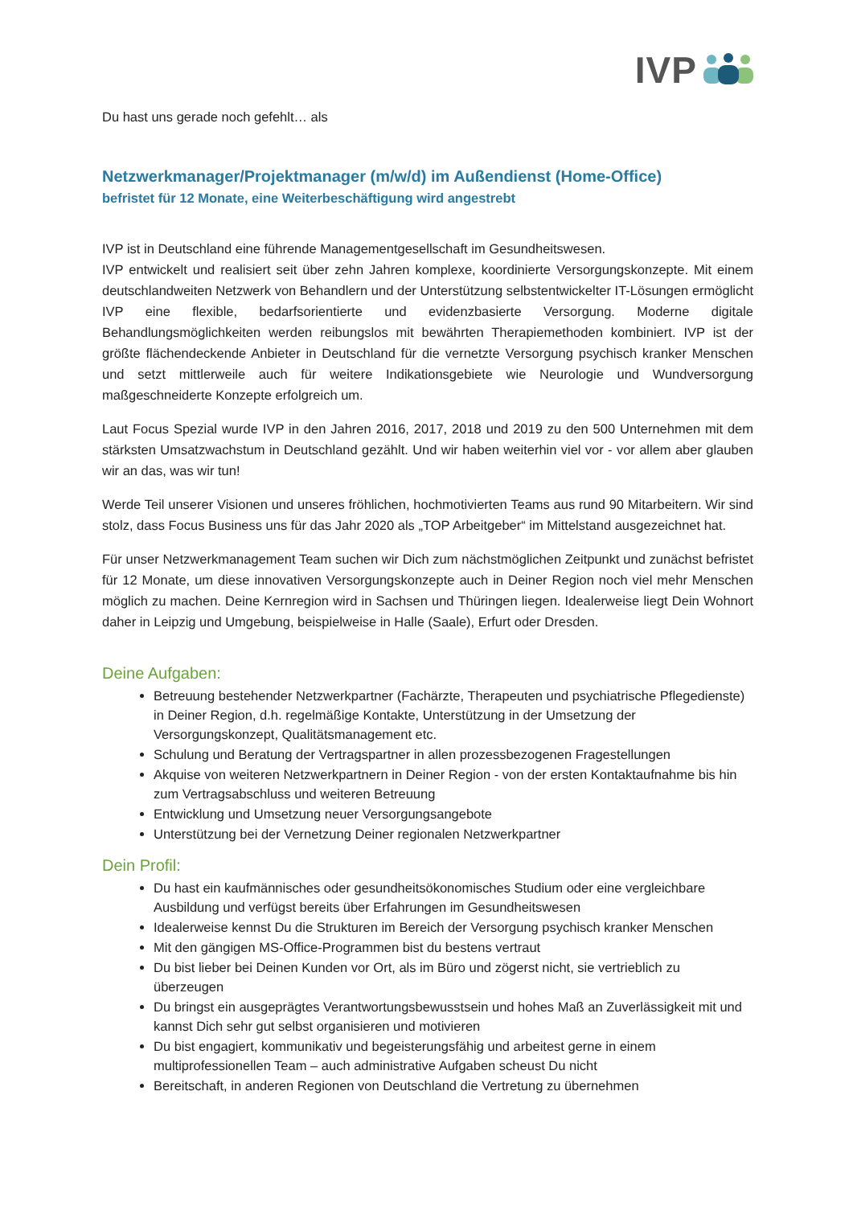IVP
Du hast uns gerade noch gefehlt… als
Netzwerkmanager/Projektmanager (m/w/d) im Außendienst (Home-Office)
befristet für 12 Monate, eine Weiterbeschäftigung wird angestrebt
IVP ist in Deutschland eine führende Managementgesellschaft im Gesundheitswesen.
IVP entwickelt und realisiert seit über zehn Jahren komplexe, koordinierte Versorgungskonzepte. Mit einem deutschlandweiten Netzwerk von Behandlern und der Unterstützung selbstentwickelter IT-Lösungen ermöglicht IVP eine flexible, bedarfsorientierte und evidenzbasierte Versorgung. Moderne digitale Behandlungsmöglichkeiten werden reibungslos mit bewährten Therapiemethoden kombiniert. IVP ist der größte flächendeckende Anbieter in Deutschland für die vernetzte Versorgung psychisch kranker Menschen und setzt mittlerweile auch für weitere Indikationsgebiete wie Neurologie und Wundversorgung maßgeschneiderte Konzepte erfolgreich um.
Laut Focus Spezial wurde IVP in den Jahren 2016, 2017, 2018 und 2019 zu den 500 Unternehmen mit dem stärksten Umsatzwachstum in Deutschland gezählt. Und wir haben weiterhin viel vor - vor allem aber glauben wir an das, was wir tun!
Werde Teil unserer Visionen und unseres fröhlichen, hochmotivierten Teams aus rund 90 Mitarbeitern. Wir sind stolz, dass Focus Business uns für das Jahr 2020 als „TOP Arbeitgeber“ im Mittelstand ausgezeichnet hat.
Für unser Netzwerkmanagement Team suchen wir Dich zum nächstmöglichen Zeitpunkt und zunächst befristet für 12 Monate, um diese innovativen Versorgungskonzepte auch in Deiner Region noch viel mehr Menschen möglich zu machen. Deine Kernregion wird in Sachsen und Thüringen liegen. Idealerweise liegt Dein Wohnort daher in Leipzig und Umgebung, beispielweise in Halle (Saale), Erfurt oder Dresden.
Deine Aufgaben:
Betreuung bestehender Netzwerkpartner (Fachärzte, Therapeuten und psychiatrische Pflegedienste) in Deiner Region, d.h. regelmäßige Kontakte, Unterstützung in der Umsetzung der Versorgungskonzept, Qualitätsmanagement etc.
Schulung und Beratung der Vertragspartner in allen prozessbezogenen Fragestellungen
Akquise von weiteren Netzwerkpartnern in Deiner Region - von der ersten Kontaktaufnahme bis hin zum Vertragsabschluss und weiteren Betreuung
Entwicklung und Umsetzung neuer Versorgungsangebote
Unterstützung bei der Vernetzung Deiner regionalen Netzwerkpartner
Dein Profil:
Du hast ein kaufmännisches oder gesundheitsökonomisches Studium oder eine vergleichbare Ausbildung und verfügst bereits über Erfahrungen im Gesundheitswesen
Idealerweise kennst Du die Strukturen im Bereich der Versorgung psychisch kranker Menschen
Mit den gängigen MS-Office-Programmen bist du bestens vertraut
Du bist lieber bei Deinen Kunden vor Ort, als im Büro und zögerst nicht, sie vertrieblich zu überzeugen
Du bringst ein ausgeprägtes Verantwortungsbewusstsein und hohes Maß an Zuverlässigkeit mit und kannst Dich sehr gut selbst organisieren und motivieren
Du bist engagiert, kommunikativ und begeisterungsfähig und arbeitest gerne in einem multiprofessionellen Team – auch administrative Aufgaben scheust Du nicht
Bereitschaft, in anderen Regionen von Deutschland die Vertretung zu übernehmen